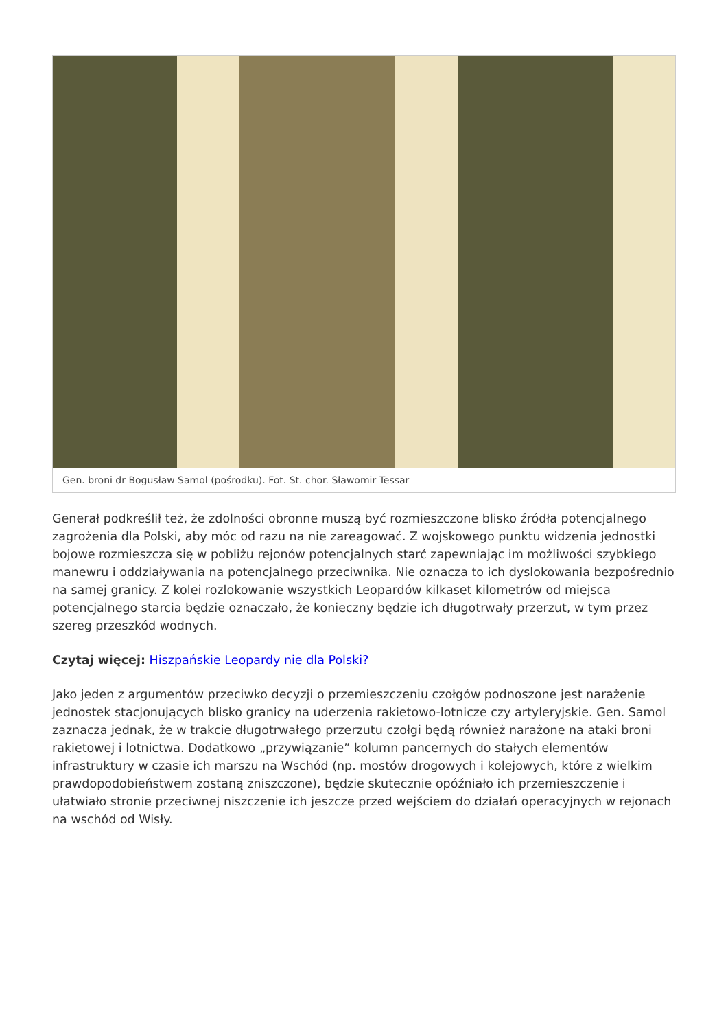Gen. broni dr Bogusław Samol (pośrodku). Fot. St. chor. Sławomir Tessar
Generał podkreślił też, że zdolności obronne muszą być rozmieszczone blisko źródła potencjalnego zagrożenia dla Polski, aby móc od razu na nie zareagować. Z wojskowego punktu widzenia jednostki bojowe rozmieszcza się w pobliżu rejonów potencjalnych starć zapewniając im możliwości szybkiego manewru i oddziaływania na potencjalnego przeciwnika. Nie oznacza to ich dyslokowania bezpośrednio na samej granicy. Z kolei rozlokowanie wszystkich Leopardów kilkaset kilometrów od miejsca potencjalnego starcia będzie oznaczało, że konieczny będzie ich długotrwały przerzut, w tym przez szereg przeszkód wodnych.
Czytaj więcej: Hiszpańskie Leopardy nie dla Polski?
Jako jeden z argumentów przeciwko decyzji o przemieszczeniu czołgów podnoszone jest narażenie jednostek stacjonujących blisko granicy na uderzenia rakietowo-lotnicze czy artyleryjskie. Gen. Samol zaznacza jednak, że w trakcie długotrwałego przerzutu czołgi będą również narażone na ataki broni rakietowej i lotnictwa. Dodatkowo „przywiązanie” kolumn pancernych do stałych elementów infrastruktury w czasie ich marszu na Wschód (np. mostów drogowych i kolejowych, które z wielkim prawdopodobieństwem zostaną zniszczone), będzie skutecznie opóźniało ich przemieszczenie i ułatwiało stronie przeciwnej niszczenie ich jeszcze przed wejściem do działań operacyjnych w rejonach na wschód od Wisły.